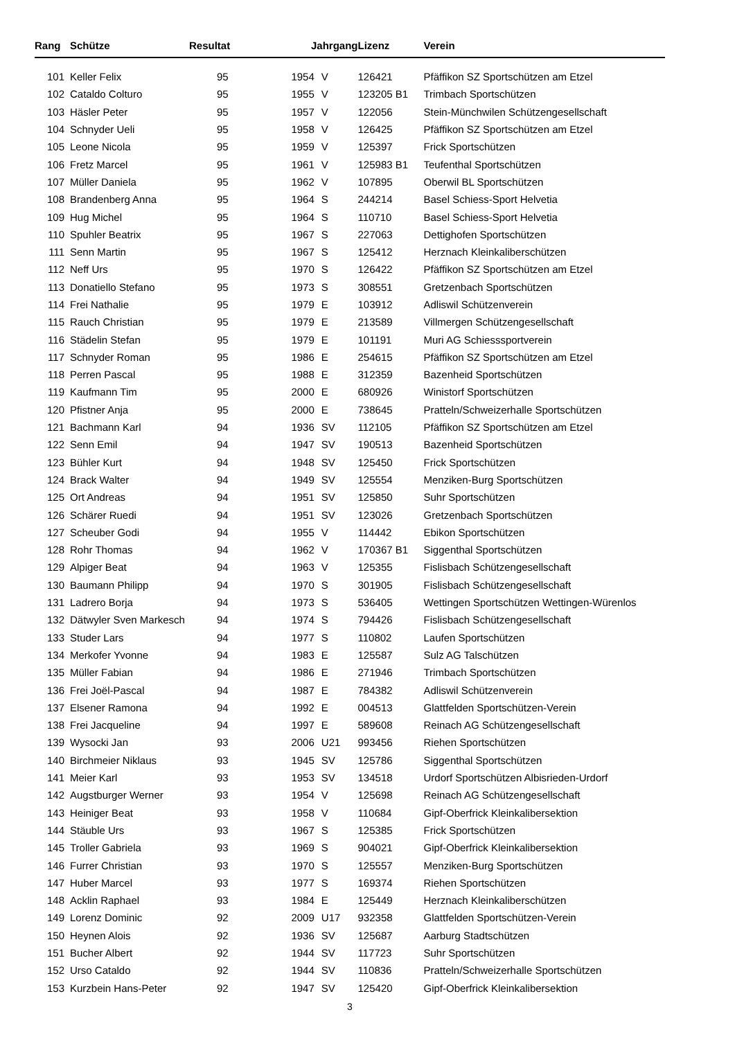| Rang | Schütze | Resultat | Jahrgang | | Lizenz | Verein |
| --- | --- | --- | --- | --- | --- | --- |
| 101 | Keller Felix | 95 | 1954 | V | 126421 | Pfäffikon SZ Sportschützen am Etzel |
| 102 | Cataldo Colturo | 95 | 1955 | V | 123205 B1 | Trimbach Sportschützen |
| 103 | Häsler Peter | 95 | 1957 | V | 122056 | Stein-Münchwilen Schützengesellschaft |
| 104 | Schnyder Ueli | 95 | 1958 | V | 126425 | Pfäffikon SZ Sportschützen am Etzel |
| 105 | Leone Nicola | 95 | 1959 | V | 125397 | Frick Sportschützen |
| 106 | Fretz Marcel | 95 | 1961 | V | 125983 B1 | Teufenthal Sportschützen |
| 107 | Müller Daniela | 95 | 1962 | V | 107895 | Oberwil BL Sportschützen |
| 108 | Brandenberg Anna | 95 | 1964 | S | 244214 | Basel Schiess-Sport Helvetia |
| 109 | Hug Michel | 95 | 1964 | S | 110710 | Basel Schiess-Sport Helvetia |
| 110 | Spuhler Beatrix | 95 | 1967 | S | 227063 | Dettighofen Sportschützen |
| 111 | Senn Martin | 95 | 1967 | S | 125412 | Herznach Kleinkaliberschützen |
| 112 | Neff Urs | 95 | 1970 | S | 126422 | Pfäffikon SZ Sportschützen am Etzel |
| 113 | Donatiello Stefano | 95 | 1973 | S | 308551 | Gretzenbach Sportschützen |
| 114 | Frei Nathalie | 95 | 1979 | E | 103912 | Adliswil Schützenverein |
| 115 | Rauch Christian | 95 | 1979 | E | 213589 | Villmergen Schützengesellschaft |
| 116 | Städelin Stefan | 95 | 1979 | E | 101191 | Muri AG Schiesssportverein |
| 117 | Schnyder Roman | 95 | 1986 | E | 254615 | Pfäffikon SZ Sportschützen am Etzel |
| 118 | Perren Pascal | 95 | 1988 | E | 312359 | Bazenheid Sportschützen |
| 119 | Kaufmann Tim | 95 | 2000 | E | 680926 | Winistorf Sportschützen |
| 120 | Pfistner Anja | 95 | 2000 | E | 738645 | Pratteln/Schweizerhalle Sportschützen |
| 121 | Bachmann Karl | 94 | 1936 | SV | 112105 | Pfäffikon SZ Sportschützen am Etzel |
| 122 | Senn Emil | 94 | 1947 | SV | 190513 | Bazenheid Sportschützen |
| 123 | Bühler Kurt | 94 | 1948 | SV | 125450 | Frick Sportschützen |
| 124 | Brack Walter | 94 | 1949 | SV | 125554 | Menziken-Burg Sportschützen |
| 125 | Ort Andreas | 94 | 1951 | SV | 125850 | Suhr Sportschützen |
| 126 | Schärer Ruedi | 94 | 1951 | SV | 123026 | Gretzenbach Sportschützen |
| 127 | Scheuber Godi | 94 | 1955 | V | 114442 | Ebikon Sportschützen |
| 128 | Rohr Thomas | 94 | 1962 | V | 170367 B1 | Siggenthal Sportschützen |
| 129 | Alpiger Beat | 94 | 1963 | V | 125355 | Fislisbach Schützengesellschaft |
| 130 | Baumann Philipp | 94 | 1970 | S | 301905 | Fislisbach Schützengesellschaft |
| 131 | Ladrero Borja | 94 | 1973 | S | 536405 | Wettingen Sportschützen Wettingen-Würenlos |
| 132 | Dätwyler Sven Markesch | 94 | 1974 | S | 794426 | Fislisbach Schützengesellschaft |
| 133 | Studer Lars | 94 | 1977 | S | 110802 | Laufen Sportschützen |
| 134 | Merkofer Yvonne | 94 | 1983 | E | 125587 | Sulz AG Talschützen |
| 135 | Müller Fabian | 94 | 1986 | E | 271946 | Trimbach Sportschützen |
| 136 | Frei Joël-Pascal | 94 | 1987 | E | 784382 | Adliswil Schützenverein |
| 137 | Elsener Ramona | 94 | 1992 | E | 004513 | Glattfelden Sportschützen-Verein |
| 138 | Frei Jacqueline | 94 | 1997 | E | 589608 | Reinach AG Schützengesellschaft |
| 139 | Wysocki Jan | 93 | 2006 | U21 | 993456 | Riehen Sportschützen |
| 140 | Birchmeier Niklaus | 93 | 1945 | SV | 125786 | Siggenthal Sportschützen |
| 141 | Meier Karl | 93 | 1953 | SV | 134518 | Urdorf Sportschützen Albisrieden-Urdorf |
| 142 | Augstburger Werner | 93 | 1954 | V | 125698 | Reinach AG Schützengesellschaft |
| 143 | Heiniger Beat | 93 | 1958 | V | 110684 | Gipf-Oberfrick Kleinkalibersektion |
| 144 | Stäuble Urs | 93 | 1967 | S | 125385 | Frick Sportschützen |
| 145 | Troller Gabriela | 93 | 1969 | S | 904021 | Gipf-Oberfrick Kleinkalibersektion |
| 146 | Furrer Christian | 93 | 1970 | S | 125557 | Menziken-Burg Sportschützen |
| 147 | Huber Marcel | 93 | 1977 | S | 169374 | Riehen Sportschützen |
| 148 | Acklin Raphael | 93 | 1984 | E | 125449 | Herznach Kleinkaliberschützen |
| 149 | Lorenz Dominic | 92 | 2009 | U17 | 932358 | Glattfelden Sportschützen-Verein |
| 150 | Heynen Alois | 92 | 1936 | SV | 125687 | Aarburg Stadtschützen |
| 151 | Bucher Albert | 92 | 1944 | SV | 117723 | Suhr Sportschützen |
| 152 | Urso Cataldo | 92 | 1944 | SV | 110836 | Pratteln/Schweizerhalle Sportschützen |
| 153 | Kurzbein Hans-Peter | 92 | 1947 | SV | 125420 | Gipf-Oberfrick Kleinkalibersektion |
3